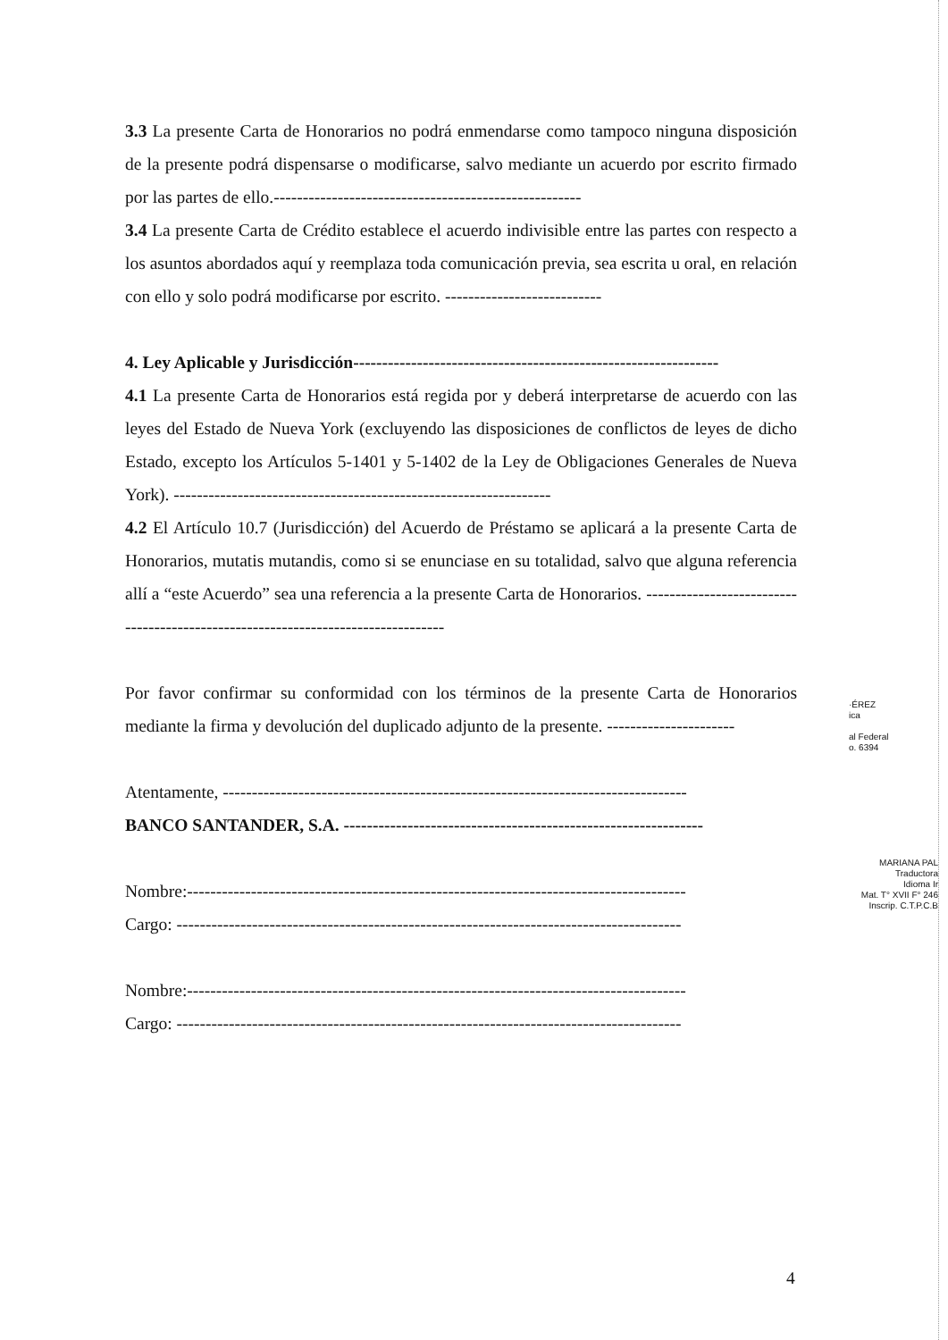3.3 La presente Carta de Honorarios no podrá enmendarse como tampoco ninguna disposición de la presente podrá dispensarse o modificarse, salvo mediante un acuerdo por escrito firmado por las partes de ello.-----------------------------------------------------
3.4 La presente Carta de Crédito establece el acuerdo indivisible entre las partes con respecto a los asuntos abordados aquí y reemplaza toda comunicación previa, sea escrita u oral, en relación con ello y solo podrá modificarse por escrito. ---------------------------
4. Ley Aplicable y Jurisdicción---------------------------------------------------------------
4.1 La presente Carta de Honorarios está regida por y deberá interpretarse de acuerdo con las leyes del Estado de Nueva York (excluyendo las disposiciones de conflictos de leyes de dicho Estado, excepto los Artículos 5-1401 y 5-1402 de la Ley de Obligaciones Generales de Nueva York). -----------------------------------------------------------------
4.2 El Artículo 10.7 (Jurisdicción) del Acuerdo de Préstamo se aplicará a la presente Carta de Honorarios, mutatis mutandis, como si se enunciase en su totalidad, salvo que alguna referencia allí a “este Acuerdo” sea una referencia a la presente Carta de Honorarios. ---------------------------------------------------------------------------------
Por favor confirmar su conformidad con los términos de la presente Carta de Honorarios mediante la firma y devolución del duplicado adjunto de la presente. ----------------------
Atentamente, --------------------------------------------------------------------------------
BANCO SANTANDER, S.A. --------------------------------------------------------------
Nombre:--------------------------------------------------------------------------------------
Cargo: ---------------------------------------------------------------------------------------
Nombre:--------------------------------------------------------------------------------------
Cargo: ---------------------------------------------------------------------------------------
·ÉREZ
ica
al Federal
o. 6394
MARIANA PAL
Traductora
Idioma Ir
Mat. T° XVII F° 246
Inscrip. C.T.P.C.B
4